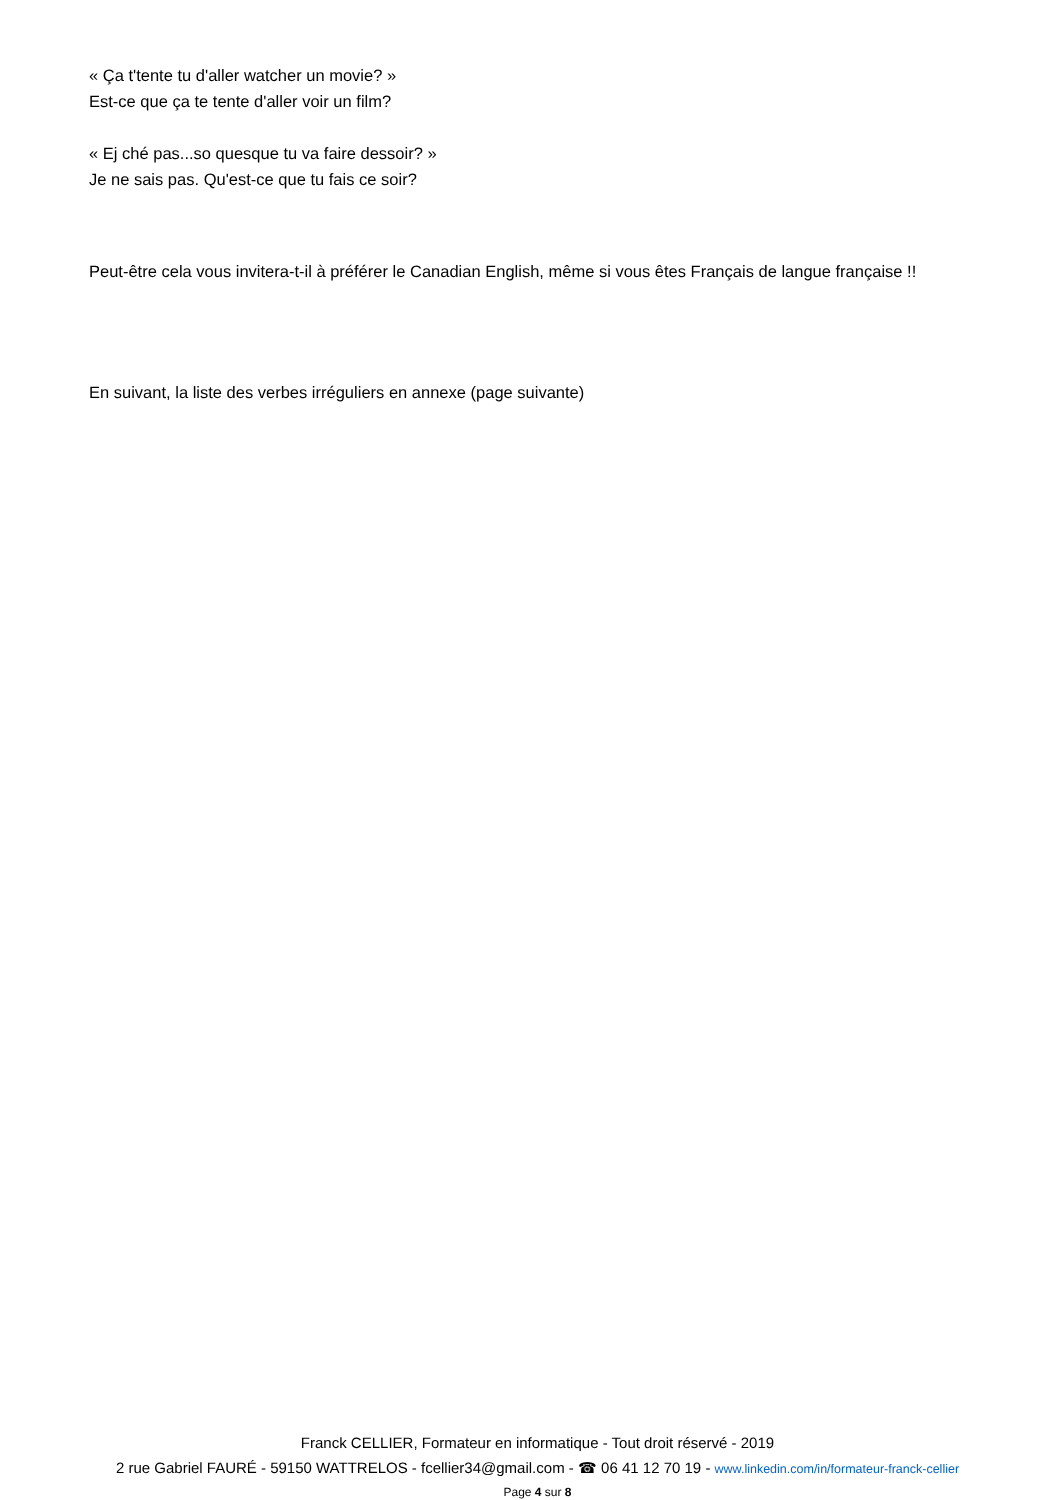« Ça t'tente tu d'aller watcher un movie? »
Est-ce que ça te tente d'aller voir un film?
« Ej ché pas...so quesque tu va faire dessoir? »
Je ne sais pas. Qu'est-ce que tu fais ce soir?
Peut-être cela vous invitera-t-il à préférer le Canadian English, même si vous êtes Français de langue française !!
En suivant, la liste des verbes irréguliers en annexe (page suivante)
Franck CELLIER, Formateur en informatique - Tout droit réservé - 2019
2 rue Gabriel FAURÉ - 59150 WATTRELOS - fcellier34@gmail.com - ☎ 06 41 12 70 19 - www.linkedin.com/in/formateur-franck-cellier
Page 4 sur 8